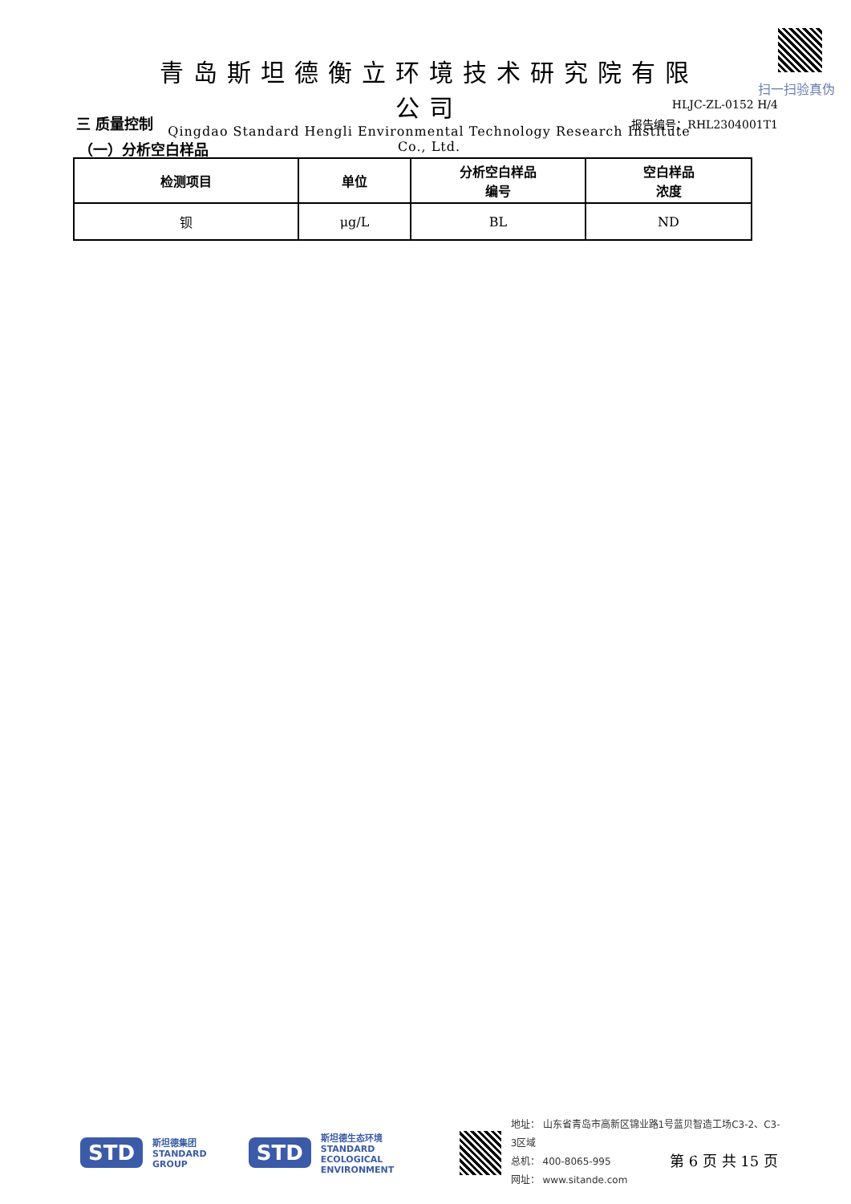青岛斯坦德衡立环境技术研究院有限公司
Qingdao Standard Hengli Environmental Technology Research Institute Co., Ltd.
扫一扫验真伪
HLJC-ZL-0152 H/4
三 质量控制 报告编号：RHL2304001T1
（一）分析空白样品
| 检测项目 | 单位 | 分析空白样品 编号 | 空白样品 浓度 |
| --- | --- | --- | --- |
| 钡 | μg/L | BL | ND |
STD 斯坦德集团
STANDARD GROUP STD 斯坦德生态环境
STANDARD
ECOLOGICAL ENVIRONMENT
地址： 山东省青岛市高新区锦业路1号蓝贝智造工场C3-2、C3-3区域
总机： 400-8065-995
网址： www.sitande.com
第 6 页 共 15 页